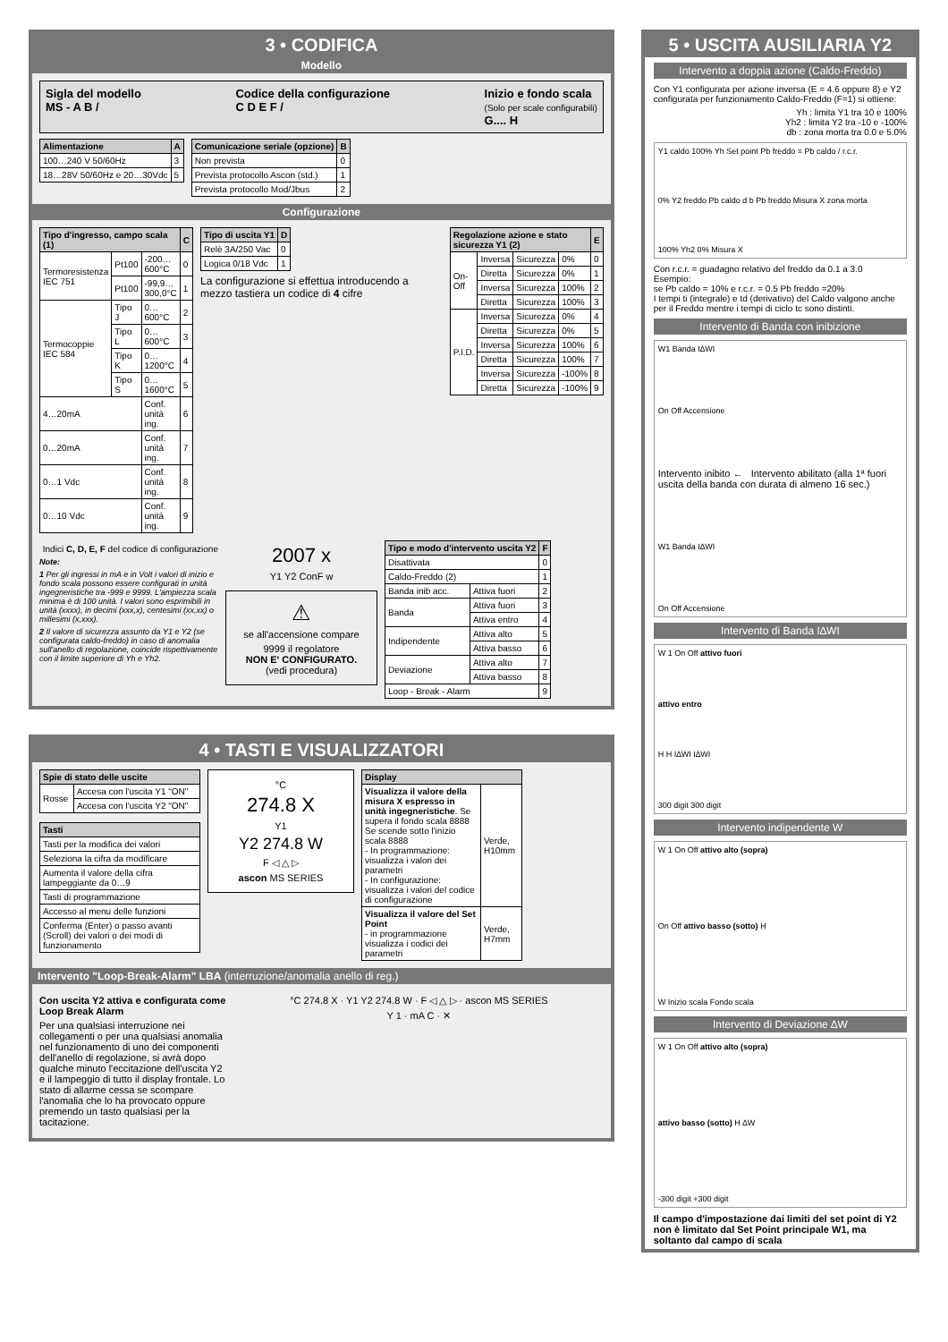3 • CODIFICA
Modello
Sigla del modello
MS - A B /
Codice della configurazione
C D E F /
Inizio e fondo scala
(Solo per scale configurabili)
G.... H
| Alimentazione | A |
| --- | --- |
| 100…240 V 50/60Hz | 3 |
| 18…28V 50/60Hz e 20…30Vdc | 5 |
| Comunicazione seriale (opzione) | B |
| --- | --- |
| Non prevista | 0 |
| Prevista protocollo Ascon (std.) | 1 |
| Prevista protocollo Mod/Jbus | 2 |
Configurazione
| Tipo d'ingresso, campo scala (1) | | | C |
| --- | --- | --- | --- |
| Termoresistenza IEC 751 | Pt100 | -200…600°C | 0 |
| | Pt100 | -99,9…300,0°C | 1 |
| Termocoppie IEC 584 | Tipo J | 0…600°C | 2 |
| | Tipo L | 0…600°C | 3 |
| | Tipo K | 0…1200°C | 4 |
| | Tipo S | 0…1600°C | 5 |
| 4…20mA | | Conf. unità ing. | 6 |
| 0…20mA | | Conf. unità ing. | 7 |
| 0…1 Vdc | | Conf. unità ing. | 8 |
| 0…10 Vdc | | Conf. unità ing. | 9 |
| Tipo di uscita Y1 | D |
| --- | --- |
| Relè 3A/250 Vac | 0 |
| Logica 0/18 Vdc | 1 |
La configurazione si effettua introducendo a mezzo tastiera un codice di 4 cifre
| Regolazione azione e stato sicurezza Y1 (2) | | | | E |
| --- | --- | --- | --- | --- |
| On-Off | Inversa | Sicurezza | 0% | 0 |
| | Diretta | Sicurezza | 0% | 1 |
| | Inversa | Sicurezza | 100% | 2 |
| | Diretta | Sicurezza | 100% | 3 |
| P.I.D. | Inversa | Sicurezza | 0% | 4 |
| | Diretta | Sicurezza | 0% | 5 |
| | Inversa | Sicurezza | 100% | 6 |
| | Diretta | Sicurezza | 100% | 7 |
| | Inversa | Sicurezza | -100% | 8 |
| | Diretta | Sicurezza | -100% | 9 |
Indici C, D, E, F del codice di configurazione
Note:
1 Per gli ingressi in mA e in Volt i valori di inizio e fondo scala possono essere configurati in unità ingegneristiche tra -999 e 9999. L'ampiezza scala minima è di 100 unità. I valori sono esprimibili in unità (xxxx), in decimi (xxx,x), centesimi (xx,xx) o millesimi (x,xxx).
2 Il valore di sicurezza assunto da Y1 e Y2 (se configurata caldo-freddo) in caso di anomalia sull'anello di regolazione, coincide rispettivamente con il limite superiore di Yh e Yh2.
2007 x
Y1 Y2 ConF w
⚠
se all'accensione compare
9999 il regolatore
NON E' CONFIGURATO.
(vedi procedura)
| Tipo e modo d'intervento uscita Y2 | | F |
| --- | --- | --- |
| Disattivata | | 0 |
| Caldo-Freddo (2) | | 1 |
| Banda inib acc. | Attiva fuori | 2 |
| Banda | Attiva fuori | 3 |
| | Attiva entro | 4 |
| Indipendente | Attiva alto | 5 |
| | Attiva basso | 6 |
| Deviazione | Attiva alto | 7 |
| | Attiva basso | 8 |
| Loop - Break - Alarm | | 9 |
4 • TASTI E VISUALIZZATORI
| Spie di stato delle uscite | |
| --- | --- |
| Rosse | Accesa con l'uscita Y1 "ON" |
| | Accesa con l'uscita Y2 "ON" |
| Tasti |
| --- |
| Tasti per la modifica dei valori |
| Seleziona la cifra da modificare |
| Aumenta il valore della cifra lampeggiante da 0…9 |
| Tasti di programmazione |
| Accesso al menu delle funzioni |
| Conferma (Enter) o passo avanti (Scroll) dei valori o dei modi di funzionamento |
°C
274.8 X
Y1
Y2 274.8 W
F ◁ △ ▷
ascon MS SERIES
| Display | |
| --- | --- |
| Visualizza il valore della misura X espresso in unità ingegneristiche . Se supera il fondo scala 8888 Se scende sotto l'inizio scala 8888 - In programmazione: visualizza i valori dei parametri - In configurazione: visualizza i valori del codice di configurazione | Verde, H10mm |
| Visualizza il valore del Set Point - in programmazione visualizza i codici dei parametri | Verde, H7mm |
Intervento "Loop-Break-Alarm" LBA (interruzione/anomalia anello di reg.)
Con uscita Y2 attiva e configurata come Loop Break Alarm
Per una qualsiasi interruzione nei collegamenti o per una qualsiasi anomalia nel funzionamento di uno dei componenti dell'anello di regolazione, si avrà dopo qualche minuto l'eccitazione dell'uscita Y2 e il lampeggio di tutto il display frontale. Lo stato di allarme cessa se scompare l'anomalia che lo ha provocato oppure premendo un tasto qualsiasi per la tacitazione.
°C 274.8 X · Y1 Y2 274.8 W · F ◁ △ ▷ · ascon MS SERIES
Y 1 · mA C · ✕
5 • USCITA AUSILIARIA Y2
Intervento a doppia azione (Caldo-Freddo)
Con Y1 configurata per azione inversa (E = 4.6 oppure 8) e Y2 configurata per funzionamento Caldo-Freddo (F=1) si ottiene:
Yh : limita Y1 tra 10 e 100%
Yh2 : limita Y2 tra -10 e -100%
db : zona morta tra 0.0 e 5.0%
Y1 caldo 100% Yh Set point Pb freddo = Pb caldo / r.c.r.
0% Y2 freddo Pb caldo d b Pb freddo Misura X zona morta
100% Yh2 0% Misura X
Con r.c.r. = guadagno relativo del freddo da 0.1 a 3.0
Esempio:
se Pb caldo = 10% e r.c.r. = 0.5 Pb freddo =20%
I tempi ti (integrale) e td (derivativo) del Caldo valgono anche per il Freddo mentre i tempi di ciclo tc sono distinti.
Intervento di Banda con inibizione
W1 Banda I∆WI
On Off Accensione
Intervento inibito ← Intervento abilitato (alla 1ª fuori uscita della banda con durata di almeno 16 sec.)
W1 Banda I∆WI
On Off Accensione
Intervento di Banda I∆WI
W 1 On Off attivo fuori
attivo entro
H H I∆WI I∆WI
300 digit 300 digit
Intervento indipendente W
W 1 On Off attivo alto (sopra)
On Off attivo basso (sotto) H
W Inizio scala Fondo scala
Intervento di Deviazione ∆W
W 1 On Off attivo alto (sopra)
attivo basso (sotto) H ∆W
-300 digit +300 digit
Il campo d'impostazione dai limiti del set point di Y2 non è limitato dal Set Point principale W1, ma soltanto dal campo di scala